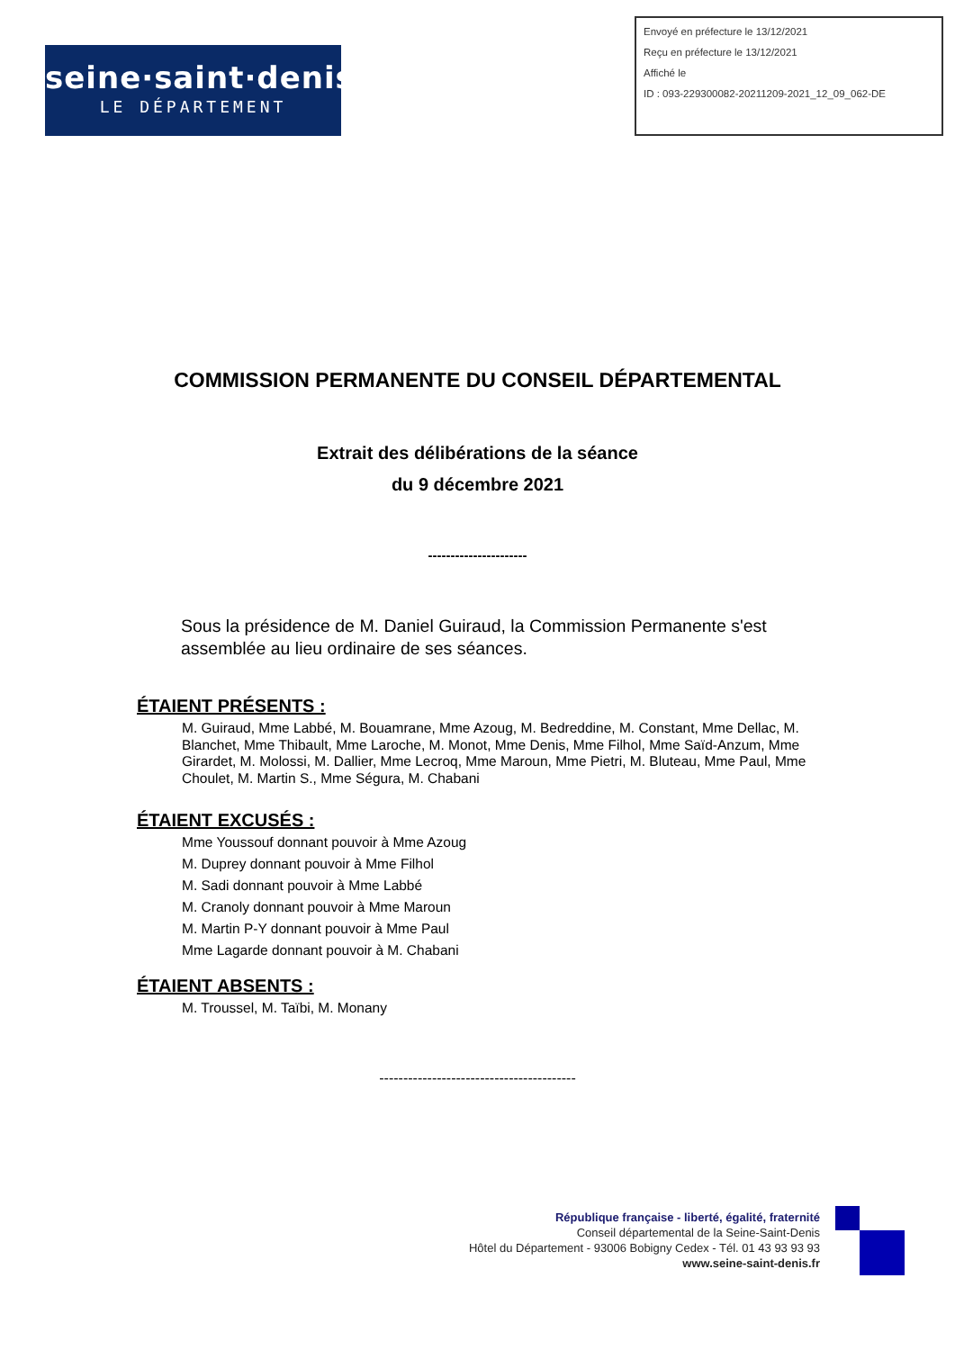seine·saint·denis
LE DÉPARTEMENT
Envoyé en préfecture le 13/12/2021
Reçu en préfecture le 13/12/2021
Affiché le
ID : 093-229300082-20211209-2021_12_09_062-DE
COMMISSION PERMANENTE DU CONSEIL DÉPARTEMENTAL
Extrait des délibérations de la séance
du 9 décembre 2021
----------------------
Sous la présidence de M. Daniel Guiraud, la Commission Permanente s'est assemblée au lieu ordinaire de ses séances.
ÉTAIENT PRÉSENTS :
M. Guiraud, Mme Labbé, M. Bouamrane, Mme Azoug, M. Bedreddine, M. Constant, Mme Dellac, M. Blanchet, Mme Thibault, Mme Laroche, M. Monot, Mme Denis, Mme Filhol, Mme Saïd-Anzum, Mme Girardet, M. Molossi, M. Dallier, Mme Lecroq, Mme Maroun, Mme Pietri, M. Bluteau, Mme Paul, Mme Choulet, M. Martin S., Mme Ségura, M. Chabani
ÉTAIENT EXCUSÉS :
Mme Youssouf donnant pouvoir à Mme Azoug
M. Duprey donnant pouvoir à Mme Filhol
M. Sadi donnant pouvoir à Mme Labbé
M. Cranoly donnant pouvoir à Mme Maroun
M. Martin P-Y donnant pouvoir à Mme Paul
Mme Lagarde donnant pouvoir à M. Chabani
ÉTAIENT ABSENTS :
M. Troussel, M. Taïbi, M. Monany
-----------------------------------------
République française - liberté, égalité, fraternité
Conseil départemental de la Seine-Saint-Denis
Hôtel du Département - 93006 Bobigny Cedex - Tél. 01 43 93 93 93
www.seine-saint-denis.fr